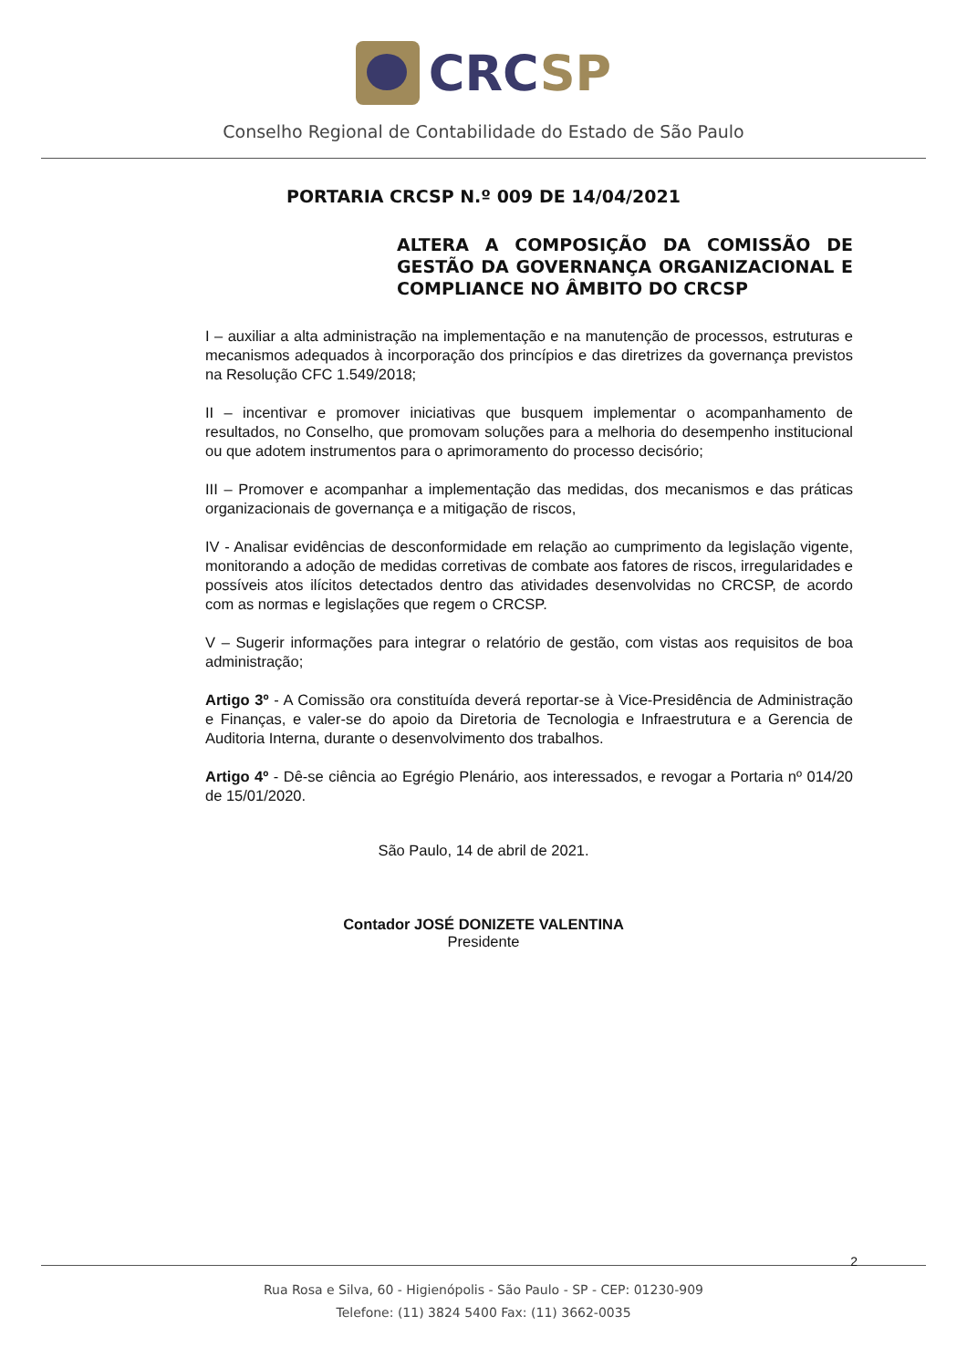CRCSP
Conselho Regional de Contabilidade do Estado de São Paulo
PORTARIA CRCSP N.º 009 DE 14/04/2021
ALTERA A COMPOSIÇÃO DA COMISSÃO DE GESTÃO DA GOVERNANÇA ORGANIZACIONAL E COMPLIANCE NO ÂMBITO DO CRCSP
I – auxiliar a alta administração na implementação e na manutenção de processos, estruturas e mecanismos adequados à incorporação dos princípios e das diretrizes da governança previstos na Resolução CFC 1.549/2018;
II – incentivar e promover iniciativas que busquem implementar o acompanhamento de resultados, no Conselho, que promovam soluções para a melhoria do desempenho institucional ou que adotem instrumentos para o aprimoramento do processo decisório;
III – Promover e acompanhar a implementação das medidas, dos mecanismos e das práticas organizacionais de governança e a mitigação de riscos,
IV - Analisar evidências de desconformidade em relação ao cumprimento da legislação vigente, monitorando a adoção de medidas corretivas de combate aos fatores de riscos, irregularidades e possíveis atos ilícitos detectados dentro das atividades desenvolvidas no CRCSP, de acordo com as normas e legislações que regem o CRCSP.
V – Sugerir informações para integrar o relatório de gestão, com vistas aos requisitos de boa administração;
Artigo 3º - A Comissão ora constituída deverá reportar-se à Vice-Presidência de Administração e Finanças, e valer-se do apoio da Diretoria de Tecnologia e Infraestrutura e a Gerencia de Auditoria Interna, durante o desenvolvimento dos trabalhos.
Artigo 4º - Dê-se ciência ao Egrégio Plenário, aos interessados, e revogar a Portaria nº 014/20 de 15/01/2020.
São Paulo, 14 de abril de 2021.
Contador JOSÉ DONIZETE VALENTINA
Presidente
2
Rua Rosa e Silva, 60 - Higienópolis - São Paulo - SP - CEP: 01230-909
Telefone: (11) 3824 5400 Fax: (11) 3662-0035